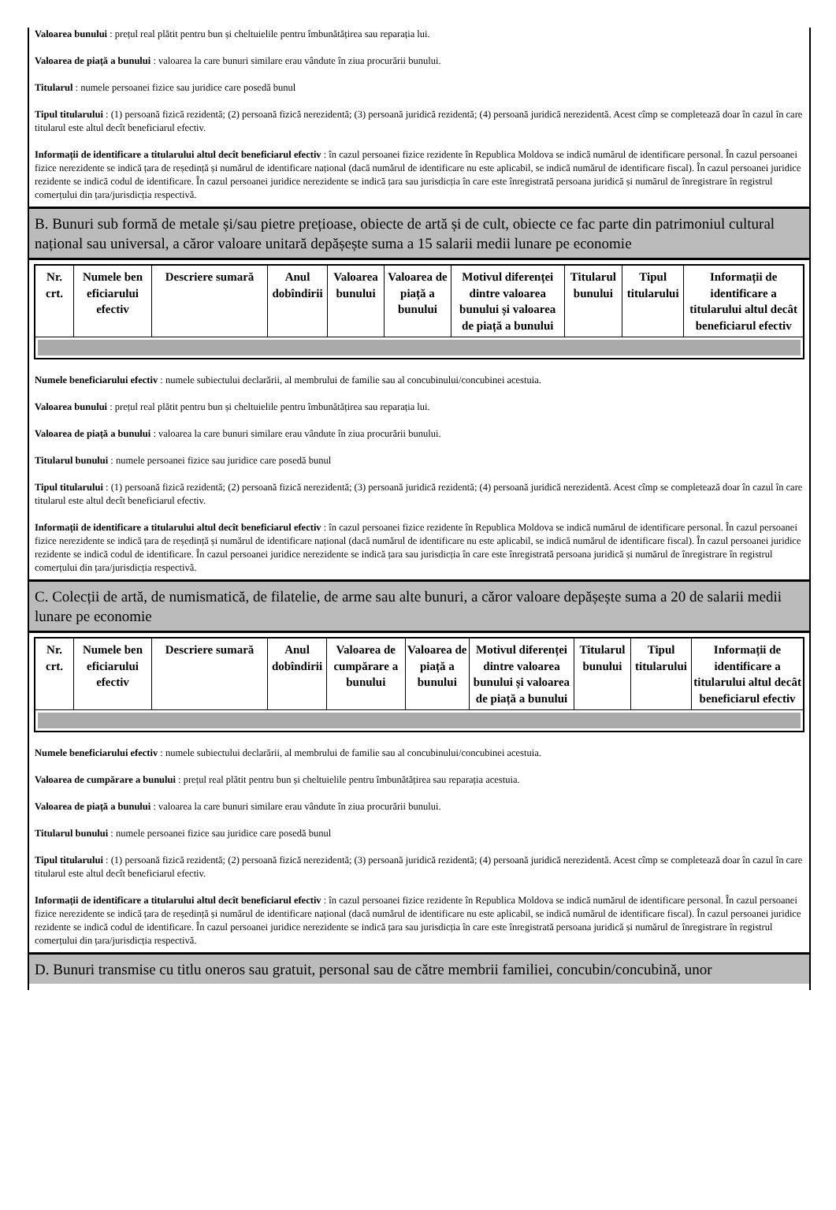Valoarea bunului : prețul real plătit pentru bun și cheltuielile pentru îmbunătățirea sau reparația lui.
Valoarea de piață a bunului : valoarea la care bunuri similare erau vândute în ziua procurării bunului.
Titularul : numele persoanei fizice sau juridice care posedă bunul
Tipul titularului : (1) persoană fizică rezidentă; (2) persoană fizică nerezidentă; (3) persoană juridică rezidentă; (4) persoană juridică nerezidentă. Acest cîmp se completează doar în cazul în care titularul este altul decît beneficiarul efectiv.
Informații de identificare a titularului altul decît beneficiarul efectiv : în cazul persoanei fizice rezidente în Republica Moldova se indică numărul de identificare personal. În cazul persoanei fizice nerezidente se indică țara de reședință și numărul de identificare național (dacă numărul de identificare nu este aplicabil, se indică numărul de identificare fiscal). În cazul persoanei juridice rezidente se indică codul de identificare. În cazul persoanei juridice nerezidente se indică țara sau jurisdicția în care este înregistrată persoana juridică și numărul de înregistrare în registrul comerțului din țara/jurisdicția respectivă.
B. Bunuri sub formă de metale și/sau pietre prețioase, obiecte de artă și de cult, obiecte ce fac parte din patrimoniul cultural național sau universal, a căror valoare unitară depășește suma a 15 salarii medii lunare pe economie
| Nr. crt. | Numele ben eficiarului efectiv | Descriere sumară | Anul dobîndirii | Valoarea bunului | Valoarea de piață a bunului | Motivul diferenței dintre valoarea bunului și valoarea de piață a bunului | Titularul bunului | Tipul titularului | Informații de identificare a titularului altul decât beneficiarul efectiv |
| --- | --- | --- | --- | --- | --- | --- | --- | --- | --- |
Numele beneficiarului efectiv : numele subiectului declarării, al membrului de familie sau al concubinului/concubinei acestuia.
Valoarea bunului : prețul real plătit pentru bun și cheltuielile pentru îmbunătățirea sau reparația lui.
Valoarea de piață a bunului : valoarea la care bunuri similare erau vândute în ziua procurării bunului.
Titularul bunului : numele persoanei fizice sau juridice care posedă bunul
Tipul titularului : (1) persoană fizică rezidentă; (2) persoană fizică nerezidentă; (3) persoană juridică rezidentă; (4) persoană juridică nerezidentă. Acest cîmp se completează doar în cazul în care titularul este altul decît beneficiarul efectiv.
Informații de identificare a titularului altul decît beneficiarul efectiv : în cazul persoanei fizice rezidente în Republica Moldova se indică numărul de identificare personal. În cazul persoanei fizice nerezidente se indică țara de reședință și numărul de identificare național (dacă numărul de identificare nu este aplicabil, se indică numărul de identificare fiscal). În cazul persoanei juridice rezidente se indică codul de identificare. În cazul persoanei juridice nerezidente se indică țara sau jurisdicția în care este înregistrată persoana juridică și numărul de înregistrare în registrul comerțului din țara/jurisdicția respectivă.
C. Colecții de artă, de numismatică, de filatelie, de arme sau alte bunuri, a căror valoare depășește suma a 20 de salarii medii lunare pe economie
| Nr. crt. | Numele ben eficiarului efectiv | Descriere sumară | Anul dobîndirii | Valoarea de cumpărare a bunului | Valoarea de piață a bunului | Motivul diferenței dintre valoarea bunului și valoarea de piață a bunului | Titularul bunului | Tipul titularului | Informații de identificare a titularului altul decât beneficiarul efectiv |
| --- | --- | --- | --- | --- | --- | --- | --- | --- | --- |
Numele beneficiarului efectiv : numele subiectului declarării, al membrului de familie sau al concubinului/concubinei acestuia.
Valoarea de cumpărare a bunului : prețul real plătit pentru bun și cheltuielile pentru îmbunătățirea sau reparația acestuia.
Valoarea de piață a bunului : valoarea la care bunuri similare erau vândute în ziua procurării bunului.
Titularul bunului : numele persoanei fizice sau juridice care posedă bunul
Tipul titularului : (1) persoană fizică rezidentă; (2) persoană fizică nerezidentă; (3) persoană juridică rezidentă; (4) persoană juridică nerezidentă. Acest cîmp se completează doar în cazul în care titularul este altul decît beneficiarul efectiv.
Informații de identificare a titularului altul decît beneficiarul efectiv : în cazul persoanei fizice rezidente în Republica Moldova se indică numărul de identificare personal. În cazul persoanei fizice nerezidente se indică țara de reședință și numărul de identificare național (dacă numărul de identificare nu este aplicabil, se indică numărul de identificare fiscal). În cazul persoanei juridice rezidente se indică codul de identificare. În cazul persoanei juridice nerezidente se indică țara sau jurisdicția în care este înregistrată persoana juridică și numărul de înregistrare în registrul comerțului din țara/jurisdicția respectivă.
D. Bunuri transmise cu titlu oneros sau gratuit, personal sau de către membrii familiei, concubin/concubină, unor